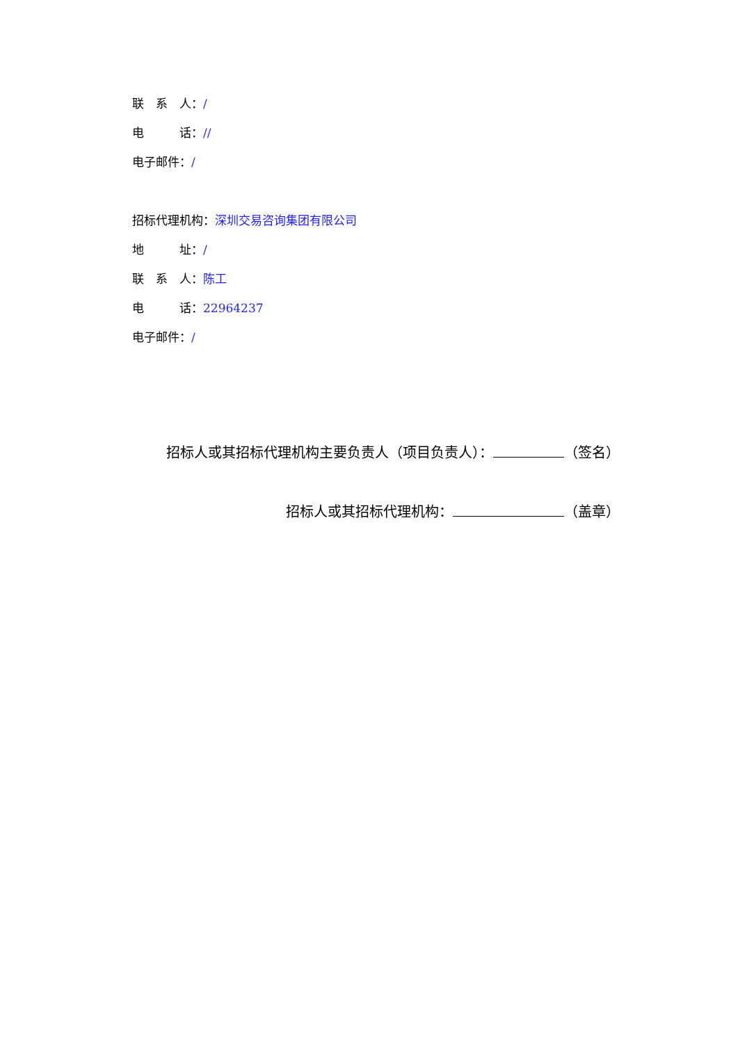联　系　人：/
电　　　话：//
电子邮件：/
招标代理机构：深圳交易咨询集团有限公司
地　　　址：/
联　系　人：陈工
电　　　话：22964237
电子邮件：/
招标人或其招标代理机构主要负责人（项目负责人）： （签名）
招标人或其招标代理机构： （盖章）